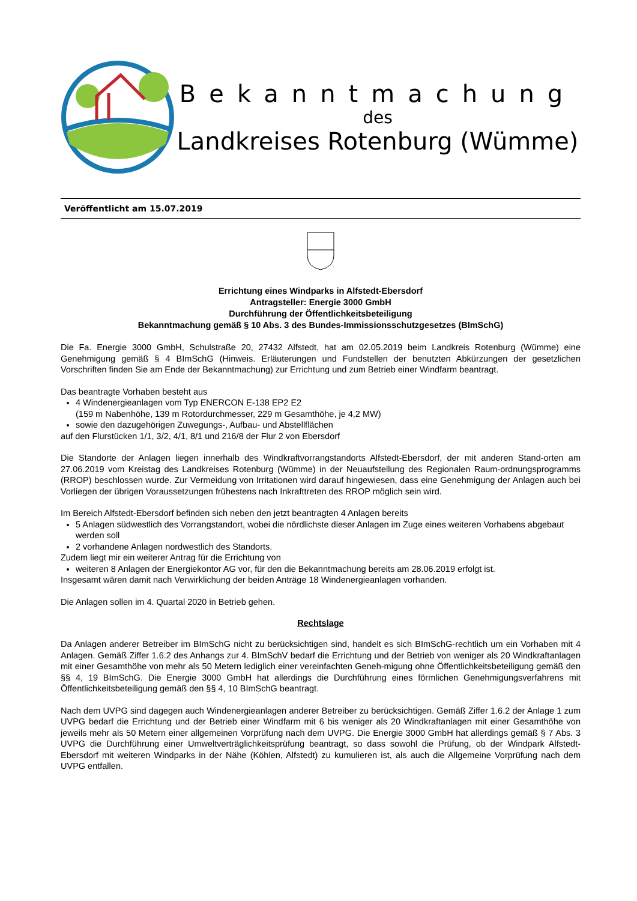Bekanntmachung
des
Landkreises Rotenburg (Wümme)
Veröffentlicht am 15.07.2019
Errichtung eines Windparks in Alfstedt-Ebersdorf
Antragsteller: Energie 3000 GmbH
Durchführung der Öffentlichkeitsbeteiligung
Bekanntmachung gemäß § 10 Abs. 3 des Bundes-Immissionsschutzgesetzes (BImSchG)
Die Fa. Energie 3000 GmbH, Schulstraße 20, 27432 Alfstedt, hat am 02.05.2019 beim Landkreis Rotenburg (Wümme) eine Genehmigung gemäß § 4 BImSchG (Hinweis. Erläuterungen und Fundstellen der benutzten Abkürzungen der gesetzlichen Vorschriften finden Sie am Ende der Bekanntmachung) zur Errichtung und zum Betrieb einer Windfarm beantragt.
Das beantragte Vorhaben besteht aus
4 Windenergieanlagen vom Typ ENERCON E-138 EP2 E2
(159 m Nabenhöhe, 139 m Rotordurchmesser, 229 m Gesamthöhe, je 4,2 MW)
sowie den dazugehörigen Zuwegungs-, Aufbau- und Abstellflächen
auf den Flurstücken 1/1, 3/2, 4/1, 8/1 und 216/8 der Flur 2 von Ebersdorf
Die Standorte der Anlagen liegen innerhalb des Windkraftvorrangstandorts Alfstedt-Ebersdorf, der mit anderen Stand-orten am 27.06.2019 vom Kreistag des Landkreises Rotenburg (Wümme) in der Neuaufstellung des Regionalen Raum-ordnungsprogramms (RROP) beschlossen wurde. Zur Vermeidung von Irritationen wird darauf hingewiesen, dass eine Genehmigung der Anlagen auch bei Vorliegen der übrigen Voraussetzungen frühestens nach Inkrafttreten des RROP möglich sein wird.
Im Bereich Alfstedt-Ebersdorf befinden sich neben den jetzt beantragten 4 Anlagen bereits
5 Anlagen südwestlich des Vorrangstandort, wobei die nördlichste dieser Anlagen im Zuge eines weiteren Vorhabens abgebaut werden soll
2 vorhandene Anlagen nordwestlich des Standorts.
Zudem liegt mir ein weiterer Antrag für die Errichtung von
weiteren 8 Anlagen der Energiekontor AG vor, für den die Bekanntmachung bereits am 28.06.2019 erfolgt ist.
Insgesamt wären damit nach Verwirklichung der beiden Anträge 18 Windenergieanlagen vorhanden.
Die Anlagen sollen im 4. Quartal 2020 in Betrieb gehen.
Rechtslage
Da Anlagen anderer Betreiber im BImSchG nicht zu berücksichtigen sind, handelt es sich BImSchG-rechtlich um ein Vorhaben mit 4 Anlagen. Gemäß Ziffer 1.6.2 des Anhangs zur 4. BImSchV bedarf die Errichtung und der Betrieb von weniger als 20 Windkraftanlagen mit einer Gesamthöhe von mehr als 50 Metern lediglich einer vereinfachten Geneh-migung ohne Öffentlichkeitsbeteiligung gemäß den §§ 4, 19 BImSchG. Die Energie 3000 GmbH hat allerdings die Durchführung eines förmlichen Genehmigungsverfahrens mit Öffentlichkeitsbeteiligung gemäß den §§ 4, 10 BImSchG beantragt.
Nach dem UVPG sind dagegen auch Windenergieanlagen anderer Betreiber zu berücksichtigen. Gemäß Ziffer 1.6.2 der Anlage 1 zum UVPG bedarf die Errichtung und der Betrieb einer Windfarm mit 6 bis weniger als 20 Windkraftanlagen mit einer Gesamthöhe von jeweils mehr als 50 Metern einer allgemeinen Vorprüfung nach dem UVPG. Die Energie 3000 GmbH hat allerdings gemäß § 7 Abs. 3 UVPG die Durchführung einer Umweltverträglichkeitsprüfung beantragt, so dass sowohl die Prüfung, ob der Windpark Alfstedt-Ebersdorf mit weiteren Windparks in der Nähe (Köhlen, Alfstedt) zu kumulieren ist, als auch die Allgemeine Vorprüfung nach dem UVPG entfallen.